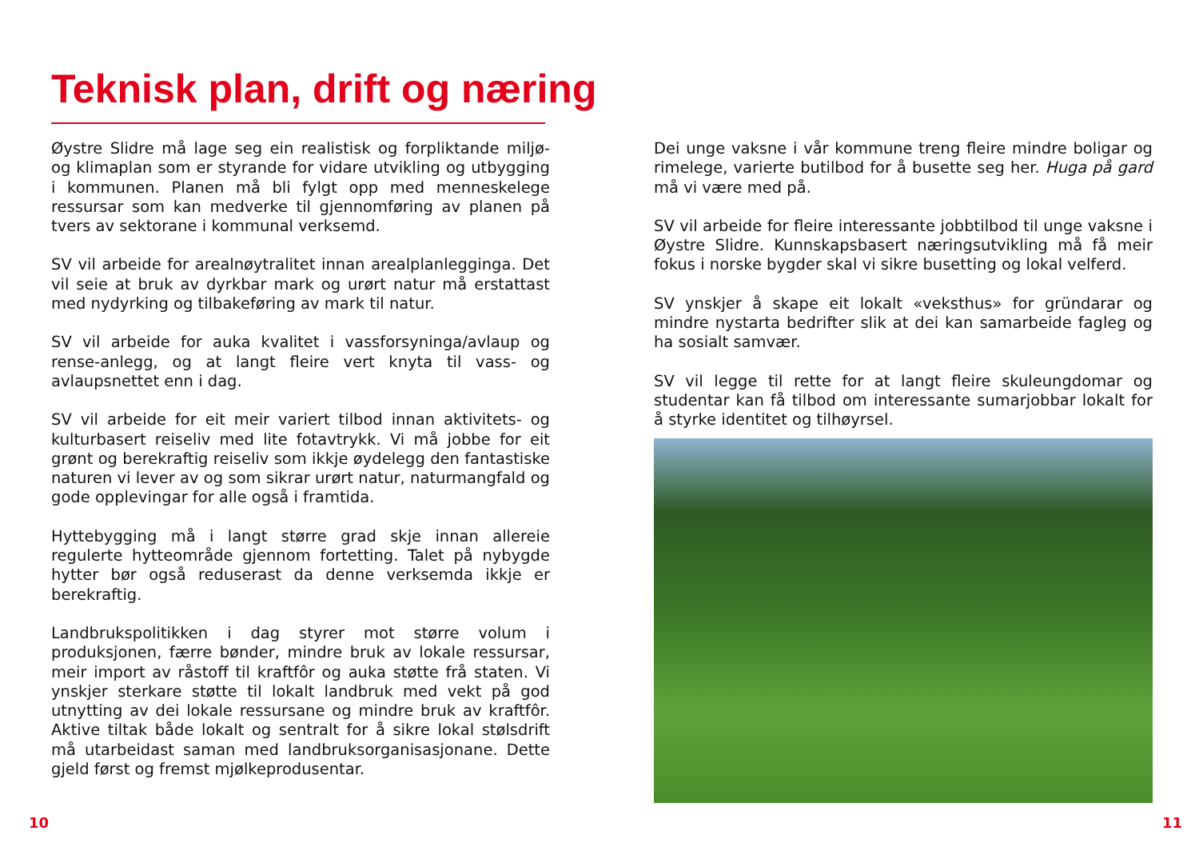Teknisk plan, drift og næring
Øystre Slidre må lage seg ein realistisk og forpliktande miljø- og klimaplan som er styrande for vidare utvikling og utbygging i kommunen. Planen må bli fylgt opp med menneskelege ressursar som kan medverke til gjennomføring av planen på tvers av sektorane i kommunal verksemd.
SV vil arbeide for arealnøytralitet innan arealplanlegginga. Det vil seie at bruk av dyrkbar mark og urørt natur må erstattast med nydyrking og tilbakeføring av mark til natur.
SV vil arbeide for auka kvalitet i vassforsyninga/avlaup og rense-anlegg, og at langt fleire vert knyta til vass- og avlaupsnettet enn i dag.
SV vil arbeide for eit meir variert tilbod innan aktivitets- og kulturbasert reiseliv med lite fotavtrykk. Vi må jobbe for eit grønt og berekraftig reiseliv som ikkje øydelegg den fantastiske naturen vi lever av og som sikrar urørt natur, naturmangfald og gode opplevingar for alle også i framtida.
Hyttebygging må i langt større grad skje innan allereie regulerte hytteområde gjennom fortetting. Talet på nybygde hytter bør også reduserast da denne verksemda ikkje er berekraftig.
Landbrukspolitikken i dag styrer mot større volum i produksjonen, færre bønder, mindre bruk av lokale ressursar, meir import av råstoff til kraftfôr og auka støtte frå staten. Vi ynskjer sterkare støtte til lokalt landbruk med vekt på god utnytting av dei lokale ressursane og mindre bruk av kraftfôr. Aktive tiltak både lokalt og sentralt for å sikre lokal stølsdrift må utarbeidast saman med landbruksorganisasjonane. Dette gjeld først og fremst mjølkeprodusentar.
Dei unge vaksne i vår kommune treng fleire mindre boligar og rimelege, varierte butilbod for å busette seg her. Huga på gard må vi være med på.
SV vil arbeide for fleire interessante jobbtilbod til unge vaksne i Øystre Slidre. Kunnskapsbasert næringsutvikling må få meir fokus i norske bygder skal vi sikre busetting og lokal velferd.
SV ynskjer å skape eit lokalt «veksthus» for gründarar og mindre nystarta bedrifter slik at dei kan samarbeide fagleg og ha sosialt samvær.
SV vil legge til rette for at langt fleire skuleungdomar og studentar kan få tilbod om interessante sumarjobbar lokalt for å styrke identitet og tilhøyrsel.
10 11